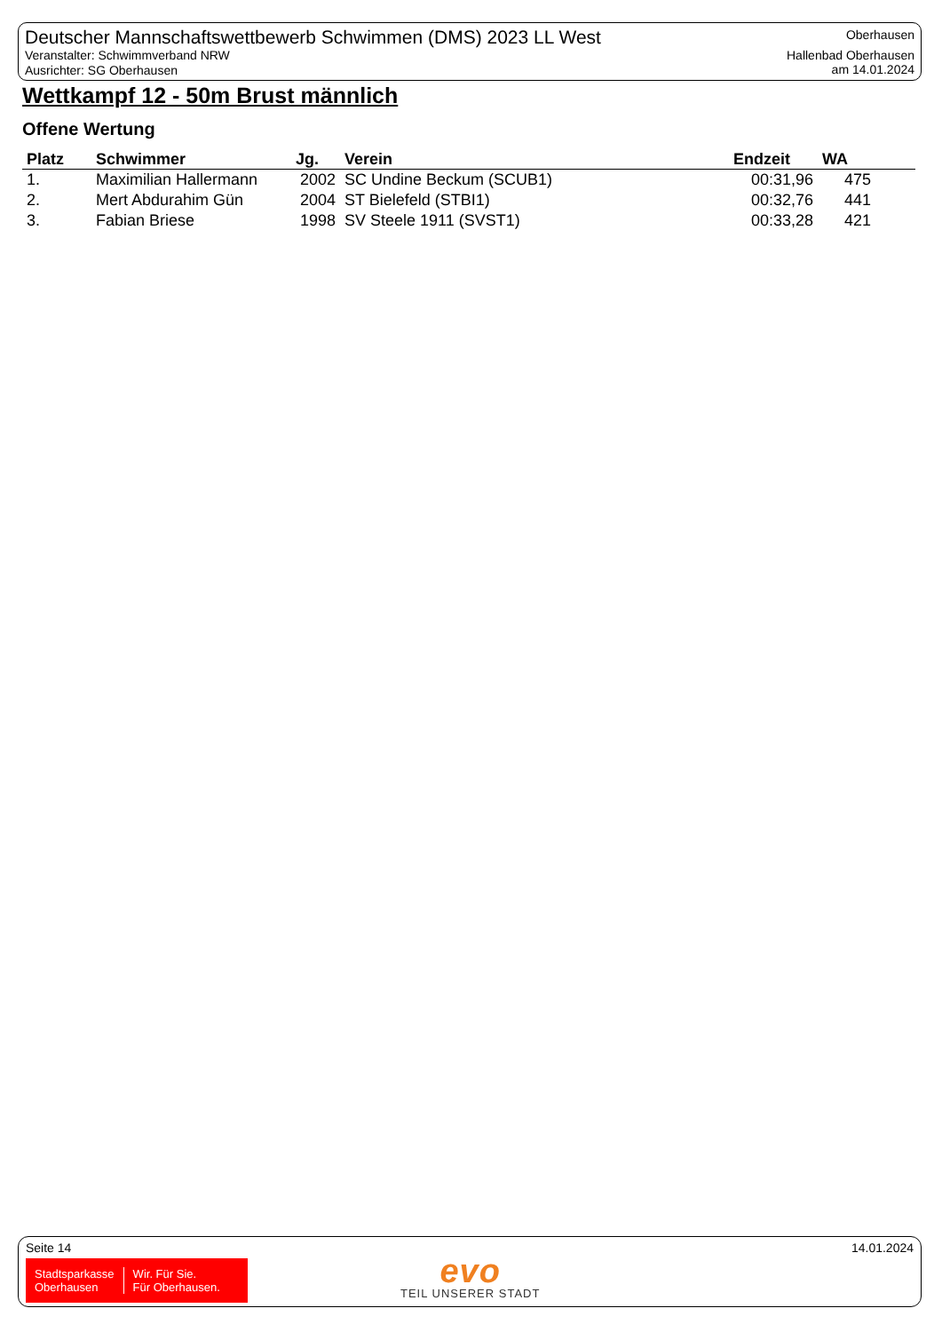Deutscher Mannschaftswettbewerb Schwimmen (DMS) 2023 LL West
Veranstalter: Schwimmverband NRW
Ausrichter: SG Oberhausen
Oberhausen
Hallenbad Oberhausen
am 14.01.2024
Wettkampf 12 - 50m Brust männlich
Offene Wertung
| Platz | Schwimmer | Jg. | Verein | Endzeit | WA |
| --- | --- | --- | --- | --- | --- |
| 1. | Maximilian Hallermann | 2002 | SC Undine Beckum (SCUB1) | 00:31,96 | 475 |
| 2. | Mert Abdurahim Gün | 2004 | ST Bielefeld (STBI1) | 00:32,76 | 441 |
| 3. | Fabian Briese | 1998 | SV Steele 1911 (SVST1) | 00:33,28 | 421 |
Seite 14 14.01.2024
Stadtsparkasse
Oberhausen
Wir. Für Sie.
Für Oberhausen.
evo
TEIL UNSERER STADT